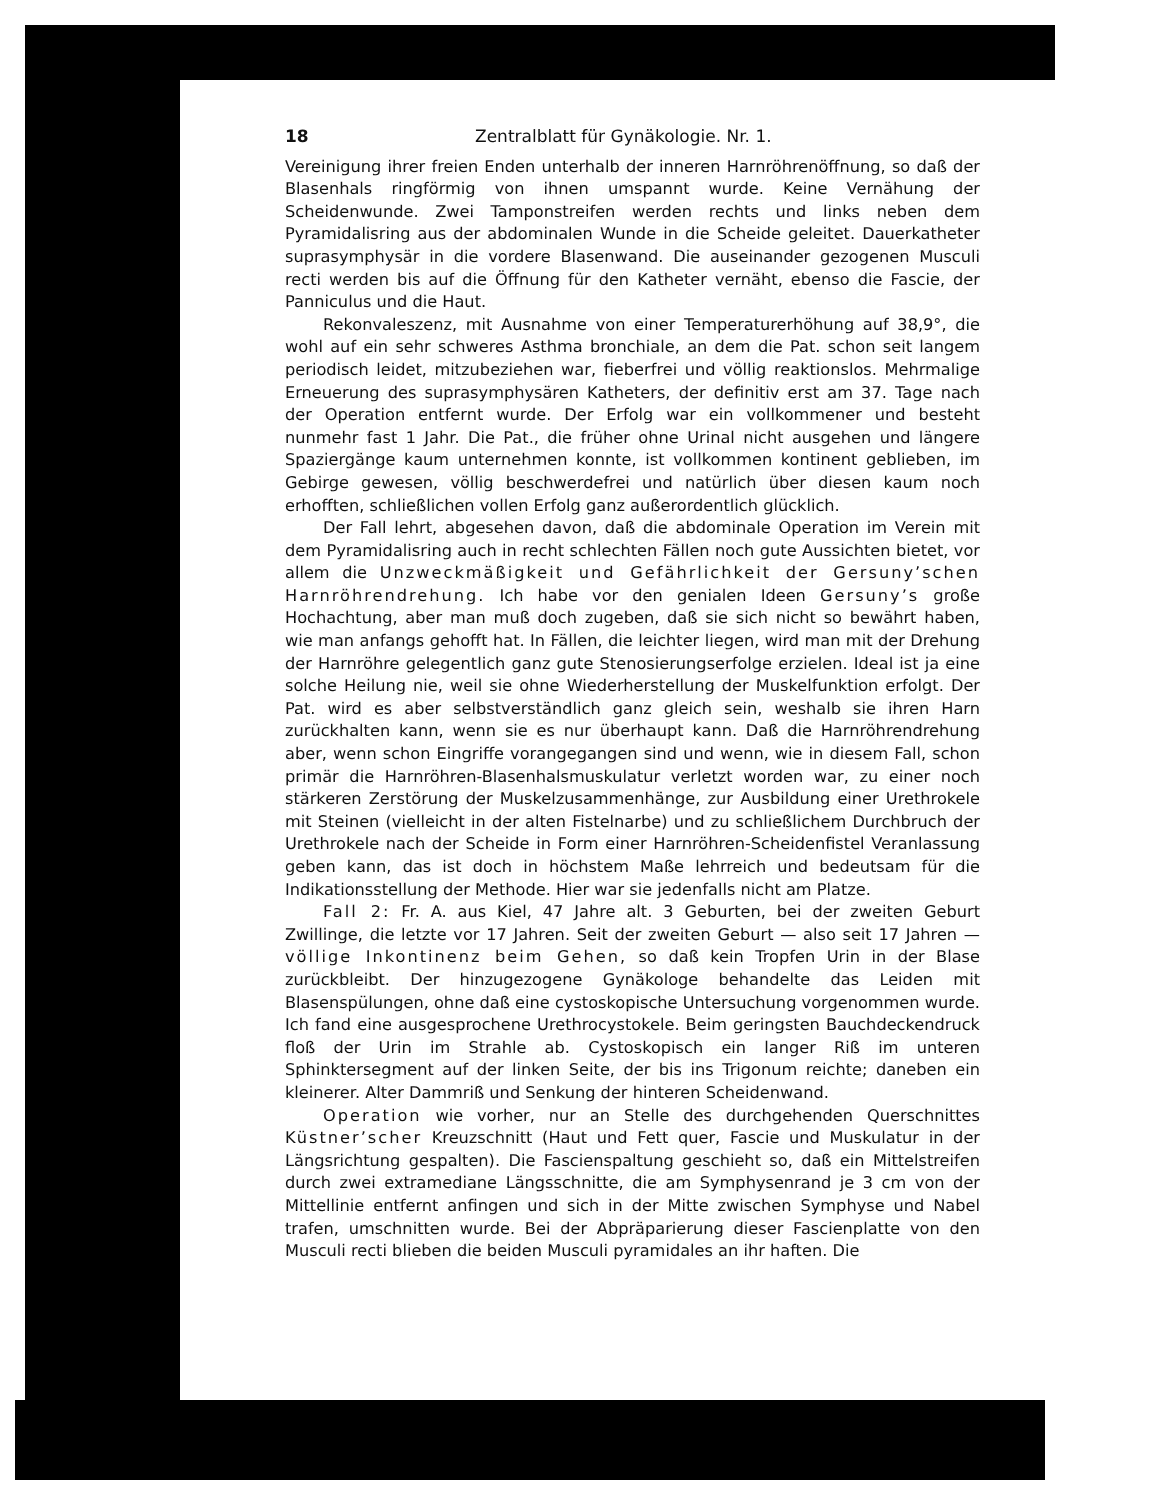18 Zentralblatt für Gynäkologie. Nr. 1.
Vereinigung ihrer freien Enden unterhalb der inneren Harnröhrenöffnung, so daß der Blasenhals ringförmig von ihnen umspannt wurde. Keine Vernähung der Scheidenwunde. Zwei Tamponstreifen werden rechts und links neben dem Pyramidalisring aus der abdominalen Wunde in die Scheide geleitet. Dauerkatheter suprasymphysär in die vordere Blasenwand. Die auseinander gezogenen Musculi recti werden bis auf die Öffnung für den Katheter vernäht, ebenso die Fascie, der Panniculus und die Haut.
Rekonvaleszenz, mit Ausnahme von einer Temperaturerhöhung auf 38,9°, die wohl auf ein sehr schweres Asthma bronchiale, an dem die Pat. schon seit langem periodisch leidet, mitzubeziehen war, fieberfrei und völlig reaktionslos. Mehrmalige Erneuerung des suprasymphysären Katheters, der definitiv erst am 37. Tage nach der Operation entfernt wurde. Der Erfolg war ein vollkommener und besteht nunmehr fast 1 Jahr. Die Pat., die früher ohne Urinal nicht ausgehen und längere Spaziergänge kaum unternehmen konnte, ist vollkommen kontinent geblieben, im Gebirge gewesen, völlig beschwerdefrei und natürlich über diesen kaum noch erhofften, schließlichen vollen Erfolg ganz außerordentlich glücklich.
Der Fall lehrt, abgesehen davon, daß die abdominale Operation im Verein mit dem Pyramidalisring auch in recht schlechten Fällen noch gute Aussichten bietet, vor allem die Unzweckmäßigkeit und Gefährlichkeit der Gersuny’schen Harnröhrendrehung. Ich habe vor den genialen Ideen Gersuny’s große Hochachtung, aber man muß doch zugeben, daß sie sich nicht so bewährt haben, wie man anfangs gehofft hat. In Fällen, die leichter liegen, wird man mit der Drehung der Harnröhre gelegentlich ganz gute Stenosierungserfolge erzielen. Ideal ist ja eine solche Heilung nie, weil sie ohne Wiederherstellung der Muskelfunktion erfolgt. Der Pat. wird es aber selbstverständlich ganz gleich sein, weshalb sie ihren Harn zurückhalten kann, wenn sie es nur überhaupt kann. Daß die Harnröhrendrehung aber, wenn schon Eingriffe vorangegangen sind und wenn, wie in diesem Fall, schon primär die Harnröhren-Blasenhalsmuskulatur verletzt worden war, zu einer noch stärkeren Zerstörung der Muskelzusammenhänge, zur Ausbildung einer Urethrokele mit Steinen (vielleicht in der alten Fistelnarbe) und zu schließlichem Durchbruch der Urethrokele nach der Scheide in Form einer Harnröhren-Scheidenfistel Veranlassung geben kann, das ist doch in höchstem Maße lehrreich und bedeutsam für die Indikationsstellung der Methode. Hier war sie jedenfalls nicht am Platze.
Fall 2: Fr. A. aus Kiel, 47 Jahre alt. 3 Geburten, bei der zweiten Geburt Zwillinge, die letzte vor 17 Jahren. Seit der zweiten Geburt — also seit 17 Jahren — völlige Inkontinenz beim Gehen, so daß kein Tropfen Urin in der Blase zurückbleibt. Der hinzugezogene Gynäkologe behandelte das Leiden mit Blasenspülungen, ohne daß eine cystoskopische Untersuchung vorgenommen wurde. Ich fand eine ausgesprochene Urethrocystokele. Beim geringsten Bauchdeckendruck floß der Urin im Strahle ab. Cystoskopisch ein langer Riß im unteren Sphinktersegment auf der linken Seite, der bis ins Trigonum reichte; daneben ein kleinerer. Alter Dammriß und Senkung der hinteren Scheidenwand.
Operation wie vorher, nur an Stelle des durchgehenden Querschnittes Küstner’scher Kreuzschnitt (Haut und Fett quer, Fascie und Muskulatur in der Längsrichtung gespalten). Die Fascienspaltung geschieht so, daß ein Mittelstreifen durch zwei extramediane Längsschnitte, die am Symphysenrand je 3 cm von der Mittellinie entfernt anfingen und sich in der Mitte zwischen Symphyse und Nabel trafen, umschnitten wurde. Bei der Abpräparierung dieser Fascienplatte von den Musculi recti blieben die beiden Musculi pyramidales an ihr haften. Die